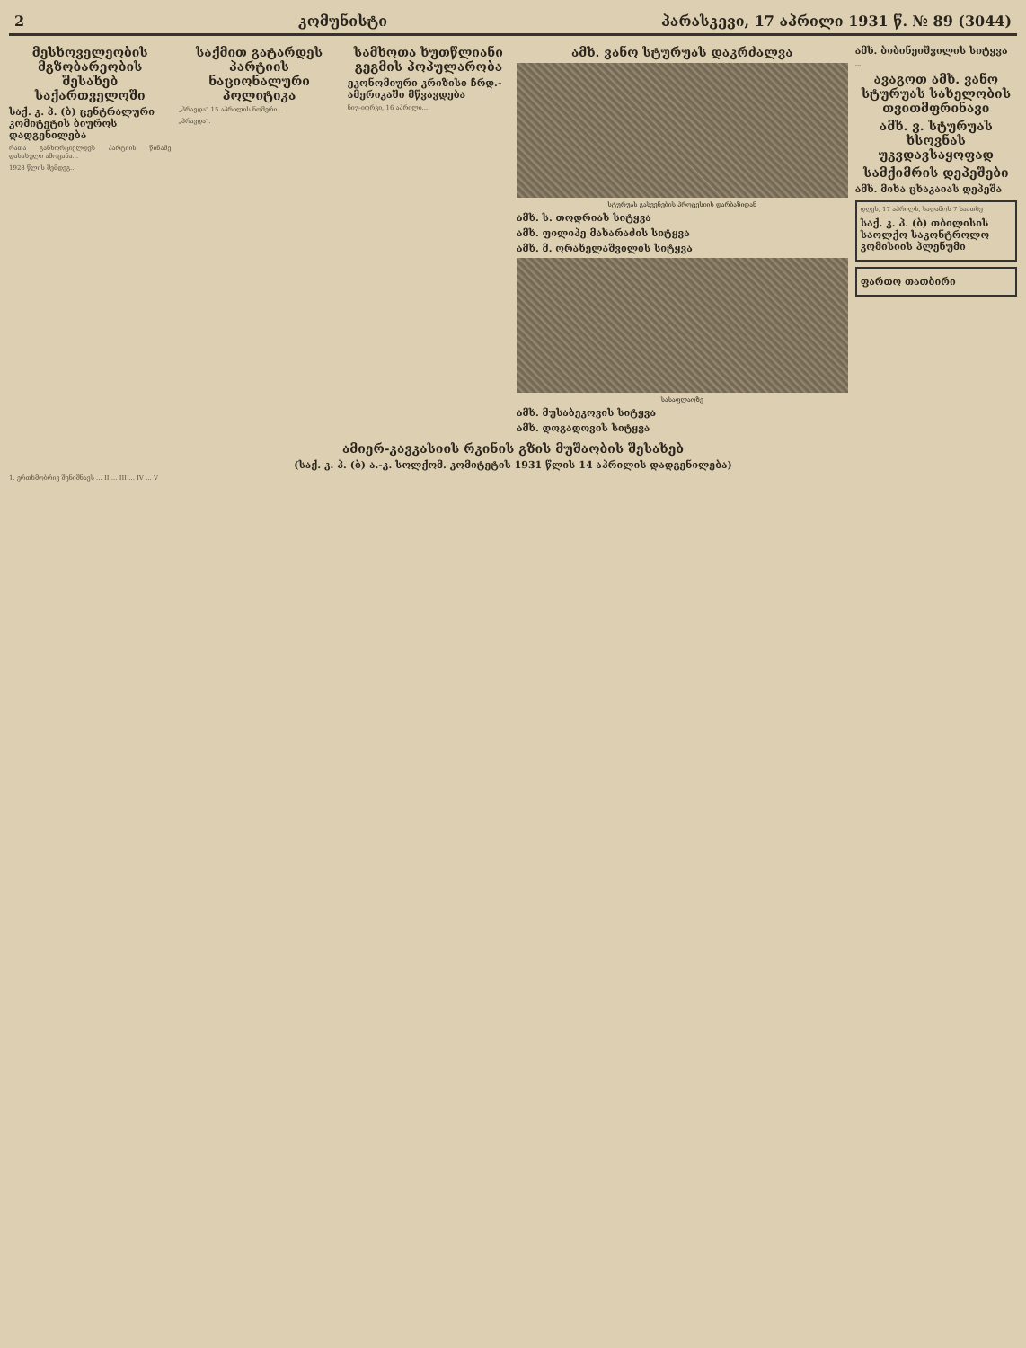2 კომუნისტი პარასკევი, 17 აპრილი 1931 წ. № 89 (3044)
მესხოველეობის მგზობარეობის შესახებ საქართველოში
საქ. კ. პ. (ბ) ცენტრალური კომიტეტის ბიუროს დადგენილება
რათა განხორციელდეს პარტიის წინაშე დასახული ამოცანა...
1928 წლის შემდეგ...
საქმით გატარდეს პარტიის ნაციონალური პოლიტიკა
„პრავდა" 15 აპრილის ნომერი...
„პრავდა".
სამხოთა ხუთწლიანი გეგმის პოპულარობა
ეკონომიური კრიზისი ჩრდ.-ამერიკაში მწვავდება
ნიუ-იორკი, 16 აპრილი...
ამხ. ვანო სტურუას დაკრძალვა
სტურუას გასვენების პროცესიის დარბაზიდან
ამხ. ს. თოდრიას სიტყვა
ამხ. ფილიპე მახარაძის სიტყვა
ამხ. მ. ორახელაშვილის სიტყვა
სასაფლაოზე
ამხ. მუსაბეკოვის სიტყვა
ამხ. დოგადოვის სიტყვა
ამხ. ბიბინეიშვილის სიტყვა
...
ავაგოთ ამხ. ვანო სტურუას სახელობის თვითმფრინავი
ამხ. ვ. სტურუას ხსოვნას უკვდავსაყოფად
სამქიმრის დეპეშები
ამხ. მიხა ცხაკაიას დეპეშა
დღეს, 17 აპრილს, საღამოს 7 საათზე
საქ. კ. პ. (ბ) თბილისის საოლქო საკონტროლო კომისიის პლენუმი
ფართო თათბირი
ამიერ-კავკასიის რკინის გზის მუშაობის შესახებ
(საქ. კ. პ. (ბ) ა.-კ. სოლქომ. კომიტეტის 1931 წლის 14 აპრილის დადგენილება)
1. ერთხმობრივ შენიშნავს ... II ... III ... IV ... V